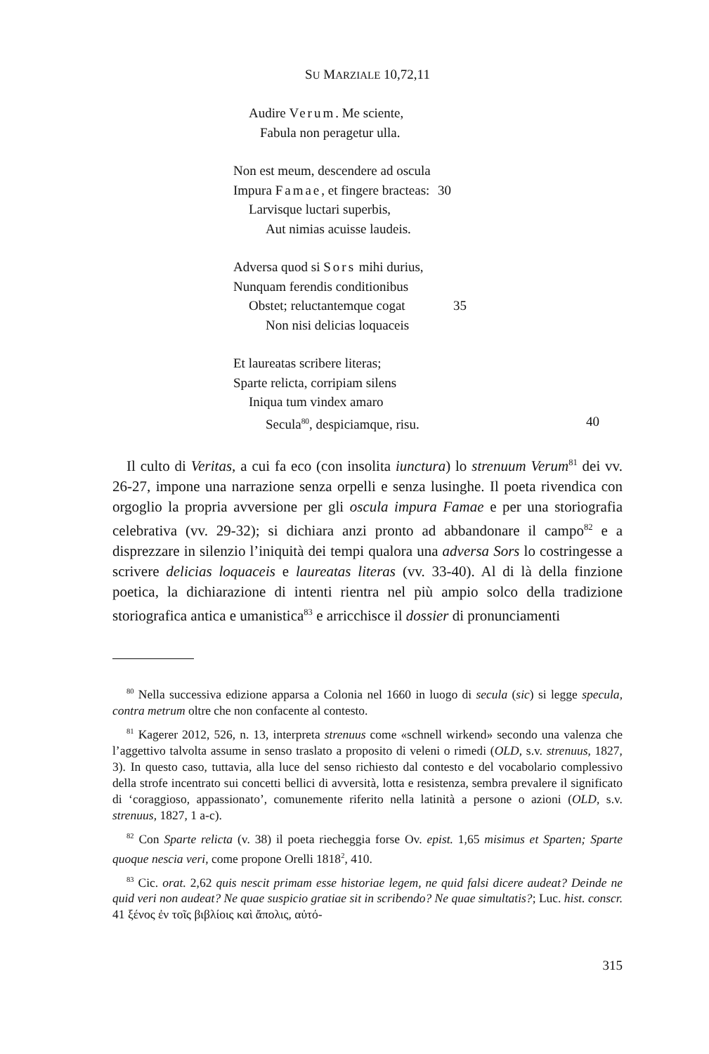SU MARZIALE 10,72,11
Audire Verum. Me sciente,
Fabula non peragetur ulla.
Non est meum, descendere ad oscula
Impura Famae, et fingere bracteas: 30
Larvisque luctari superbis,
Aut nimias acuisse laudeis.
Adversa quod si Sors mihi durius,
Nunquam ferendis conditionibus
Obstet; reluctantemque cogat 35
Non nisi delicias loquaceis
Et laureatas scribere literas;
Sparte relicta, corripiam silens
Iniqua tum vindex amaro
Secula<sup>80</sup>, despiciamque, risu. 40
Il culto di Veritas, a cui fa eco (con insolita iunctura) lo strenuum Verum<sup>81</sup> dei vv. 26-27, impone una narrazione senza orpelli e senza lusinghe. Il poeta rivendica con orgoglio la propria avversione per gli oscula impura Famae e per una storiografia celebrativa (vv. 29-32); si dichiara anzi pronto ad abbandonare il campo<sup>82</sup> e a disprezzare in silenzio l’iniquità dei tempi qualora una adversa Sors lo costringesse a scrivere delicias loquaceis e laureatas literas (vv. 33-40). Al di là della finzione poetica, la dichiarazione di intenti rientra nel più ampio solco della tradizione storiografica antica e umanistica<sup>83</sup> e arricchisce il dossier di pronunciamenti
<sup>80</sup> Nella successiva edizione apparsa a Colonia nel 1660 in luogo di secula (sic) si legge specula, contra metrum oltre che non confacente al contesto.
<sup>81</sup> Kagerer 2012, 526, n. 13, interpreta strenuus come «schnell wirkend» secondo una valenza che l’aggettivo talvolta assume in senso traslato a proposito di veleni o rimedi (OLD, s.v. strenuus, 1827, 3). In questo caso, tuttavia, alla luce del senso richiesto dal contesto e del vocabolario complessivo della strofe incentrato sui concetti bellici di avversità, lotta e resistenza, sembra prevalere il significato di ‘coraggioso, appassionato’, comunemente riferito nella latinità a persone o azioni (OLD, s.v. strenuus, 1827, 1 a-c).
<sup>82</sup> Con Sparte relicta (v. 38) il poeta riecheggia forse Ov. epist. 1,65 misimus et Sparten; Sparte quoque nescia veri, come propone Orelli 1818<sup>2</sup>, 410.
<sup>83</sup> Cic. orat. 2,62 quis nescit primam esse historiae legem, ne quid falsi dicere audeat? Deinde ne quid veri non audeat? Ne quae suspicio gratiae sit in scribendo? Ne quae simultatis?; Luc. hist. conscr. 41 ξένος ἐν τοῖς βιβλίοις καὶ ἄπολις, αὐτό-
315